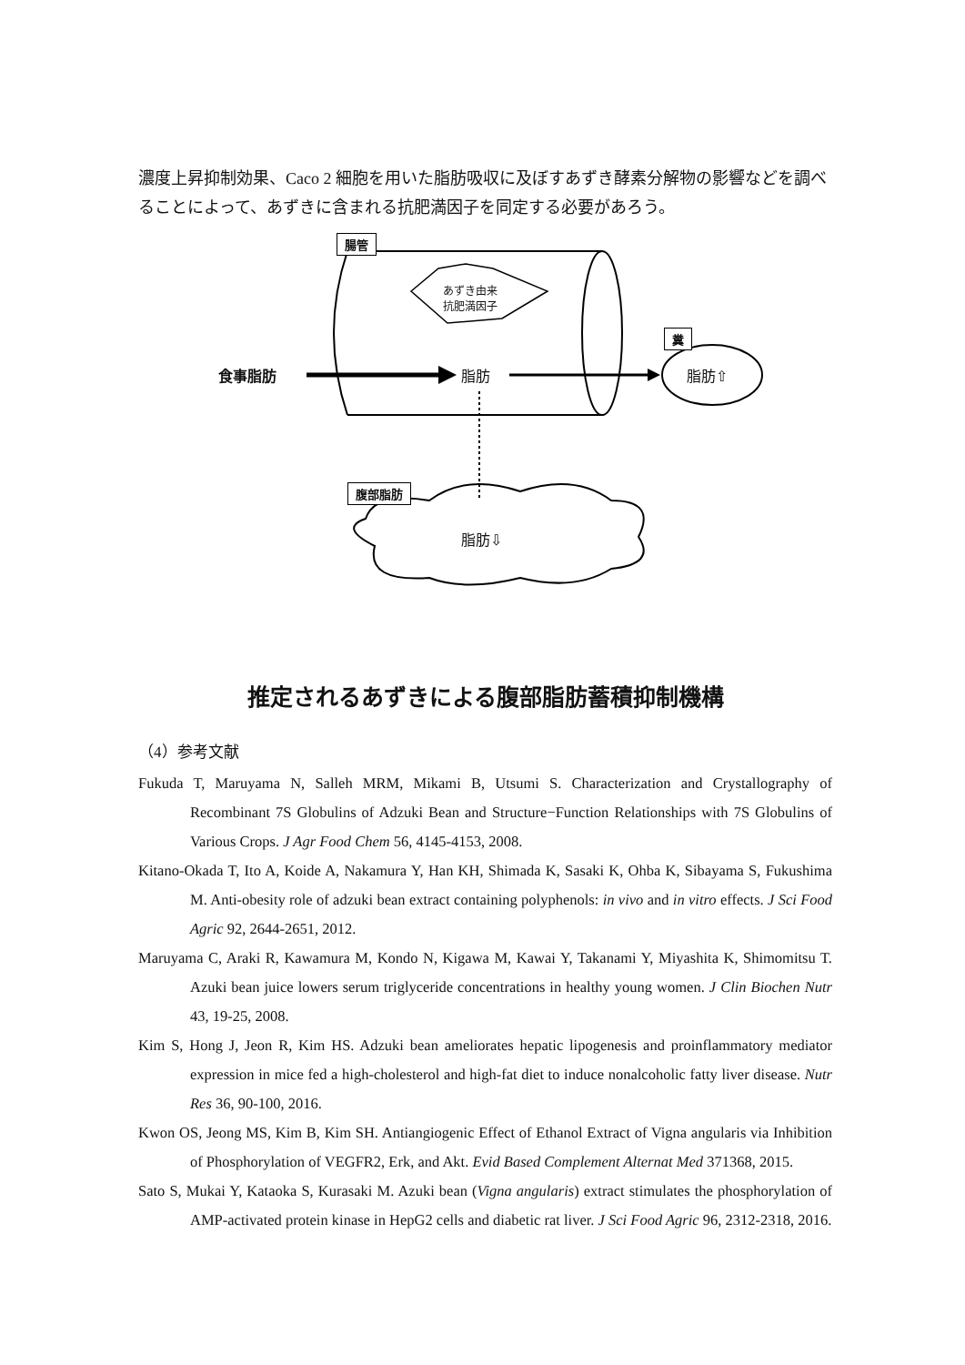濃度上昇抑制効果、Caco 2 細胞を用いた脂肪吸収に及ぼすあずき酵素分解物の影響などを調べることによって、あずきに含まれる抗肥満因子を同定する必要があろう。
腸管
あずき由来
抗肥満因子
食事脂肪 脂肪
糞
脂肪⇧
腹部脂肪
脂肪⇩
推定されるあずきによる腹部脂肪蓄積抑制機構
（4）参考文献
Fukuda T, Maruyama N, Salleh MRM, Mikami B, Utsumi S. Characterization and Crystallography of Recombinant 7S Globulins of Adzuki Bean and Structure−Function Relationships with 7S Globulins of Various Crops. J Agr Food Chem 56, 4145-4153, 2008.
Kitano-Okada T, Ito A, Koide A, Nakamura Y, Han KH, Shimada K, Sasaki K, Ohba K, Sibayama S, Fukushima M. Anti-obesity role of adzuki bean extract containing polyphenols: in vivo and in vitro effects. J Sci Food Agric 92, 2644-2651, 2012.
Maruyama C, Araki R, Kawamura M, Kondo N, Kigawa M, Kawai Y, Takanami Y, Miyashita K, Shimomitsu T. Azuki bean juice lowers serum triglyceride concentrations in healthy young women. J Clin Biochen Nutr 43, 19-25, 2008.
Kim S, Hong J, Jeon R, Kim HS. Adzuki bean ameliorates hepatic lipogenesis and proinflammatory mediator expression in mice fed a high-cholesterol and high-fat diet to induce nonalcoholic fatty liver disease. Nutr Res 36, 90-100, 2016.
Kwon OS, Jeong MS, Kim B, Kim SH. Antiangiogenic Effect of Ethanol Extract of Vigna angularis via Inhibition of Phosphorylation of VEGFR2, Erk, and Akt. Evid Based Complement Alternat Med 371368, 2015.
Sato S, Mukai Y, Kataoka S, Kurasaki M. Azuki bean (Vigna angularis) extract stimulates the phosphorylation of AMP-activated protein kinase in HepG2 cells and diabetic rat liver. J Sci Food Agric 96, 2312-2318, 2016.